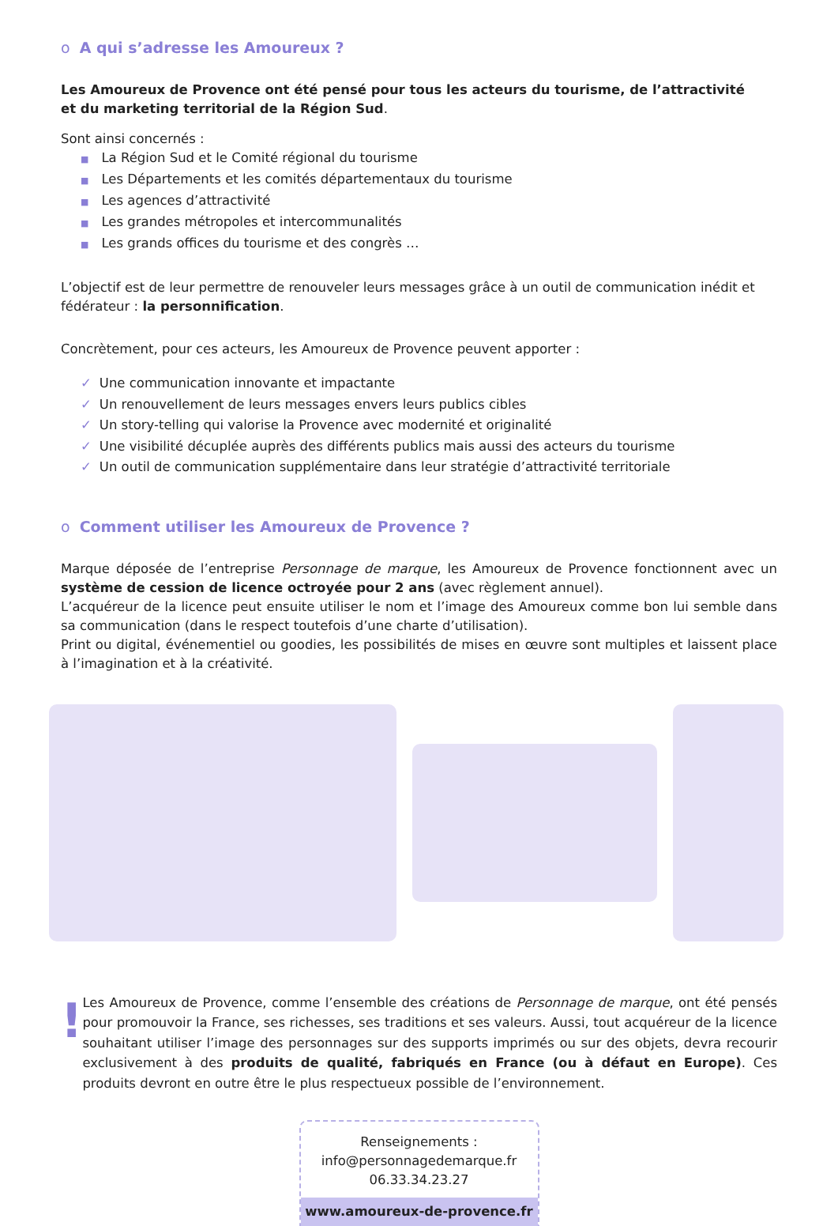o A qui s’adresse les Amoureux ?
Les Amoureux de Provence ont été pensé pour tous les acteurs du tourisme, de l’attractivité
et du marketing territorial de la Région Sud.
Sont ainsi concernés :
■ La Région Sud et le Comité régional du tourisme
■ Les Départements et les comités départementaux du tourisme
■ Les agences d’attractivité
■ Les grandes métropoles et intercommunalités
■ Les grands offices du tourisme et des congrès …
L’objectif est de leur permettre de renouveler leurs messages grâce à un outil de communication inédit et fédérateur : la personnification.
Concrètement, pour ces acteurs, les Amoureux de Provence peuvent apporter :
✓ Une communication innovante et impactante
✓ Un renouvellement de leurs messages envers leurs publics cibles
✓ Un story-telling qui valorise la Provence avec modernité et originalité
✓ Une visibilité décuplée auprès des différents publics mais aussi des acteurs du tourisme
✓ Un outil de communication supplémentaire dans leur stratégie d’attractivité territoriale
o Comment utiliser les Amoureux de Provence ?
Marque déposée de l’entreprise Personnage de marque, les Amoureux de Provence fonctionnent avec un système de cession de licence octroyée pour 2 ans (avec règlement annuel).
L’acquéreur de la licence peut ensuite utiliser le nom et l’image des Amoureux comme bon lui semble dans sa communication (dans le respect toutefois d’une charte d’utilisation).
Print ou digital, événementiel ou goodies, les possibilités de mises en œuvre sont multiples et laissent place à l’imagination et à la créativité.
!
Les Amoureux de Provence, comme l’ensemble des créations de Personnage de marque, ont été pensés pour promouvoir la France, ses richesses, ses traditions et ses valeurs. Aussi, tout acquéreur de la licence souhaitant utiliser l’image des personnages sur des supports imprimés ou sur des objets, devra recourir exclusivement à des produits de qualité, fabriqués en France (ou à défaut en Europe). Ces produits devront en outre être le plus respectueux possible de l’environnement.
Renseignements :
info@personnagedemarque.fr
06.33.34.23.27
www.amoureux-de-provence.fr